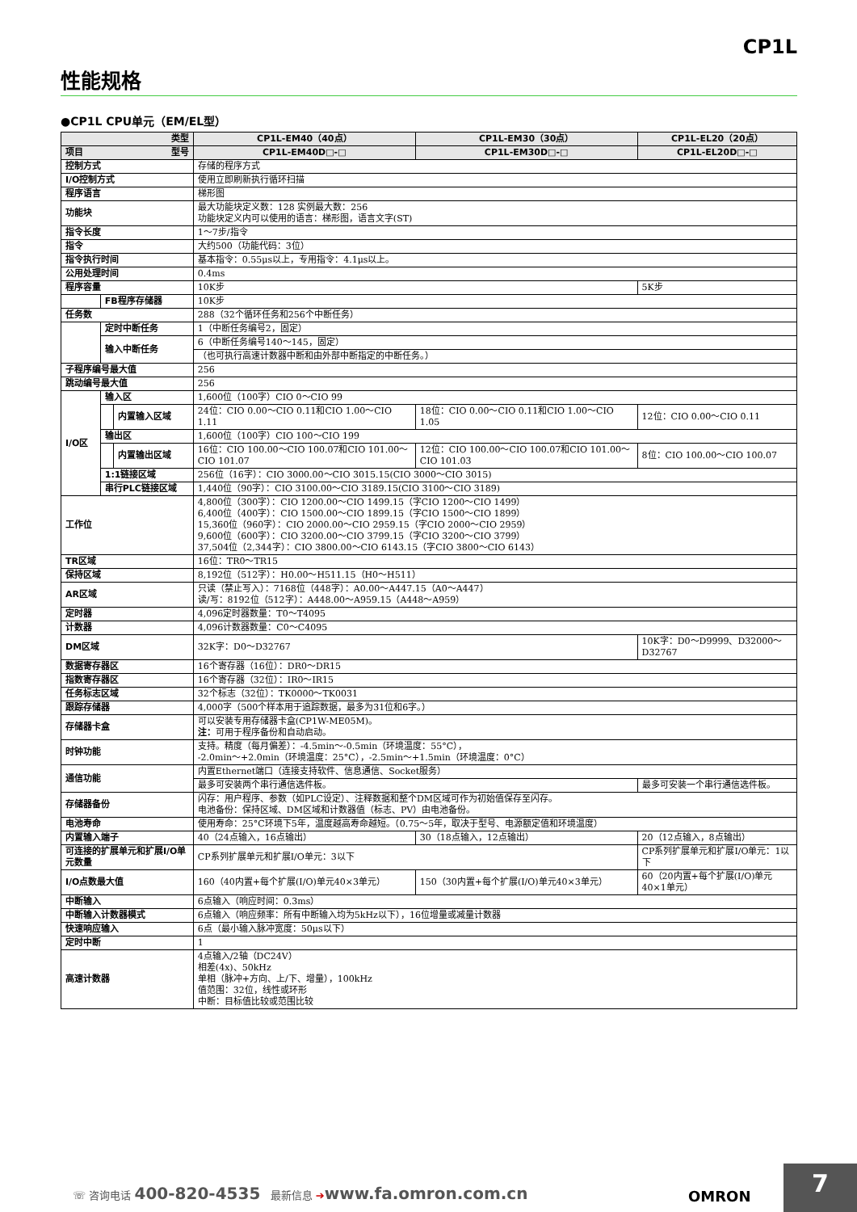CP1L
性能规格
●CP1L CPU单元（EM/EL型）
| 类型 | | | CP1L-EM40（40点） | CP1L-EM30（30点） | CP1L-EL20（20点） |
| --- | --- | --- | --- | --- | --- |
| 项目 型号 | | | CP1L-EM40D□-□ | CP1L-EM30D□-□ | CP1L-EL20D□-□ |
| 控制方式 | | | 存储的程序方式 | | |
| I/O控制方式 | | | 使用立即刷新执行循环扫描 | | |
| 程序语言 | | | 梯形图 | | |
| 功能块 | | | 最大功能块定义数：128 实例最大数：256 功能块定义内可以使用的语言：梯形图，语言文字(ST) | | |
| 指令长度 | | | 1～7步/指令 | | |
| 指令 | | | 大约500（功能代码：3位） | | |
| 指令执行时间 | | | 基本指令：0.55μs以上，专用指令：4.1μs以上。 | | |
| 公用处理时间 | | | 0.4ms | | |
| 程序容量 | | | 10K步 | | 5K步 |
| | FB程序存储器 | | 10K步 | | |
| 任务数 | | | 288（32个循环任务和256个中断任务） | | |
| | 定时中断任务 | | 1（中断任务编号2，固定） | | |
| | 输入中断任务 | | 6（中断任务编号140～145，固定） | | |
| | | | （也可执行高速计数器中断和由外部中断指定的中断任务。） | | |
| 子程序编号最大值 | | | 256 | | |
| 跳动编号最大值 | | | 256 | | |
| I/O区 | 输入区 | | 1,600位（100字）CIO 0～CIO 99 | | |
| | | 内置输入区域 | 24位：CIO 0.00～CIO 0.11和CIO 1.00～CIO 1.11 | 18位：CIO 0.00～CIO 0.11和CIO 1.00～CIO 1.05 | 12位：CIO 0.00～CIO 0.11 |
| | 输出区 | | 1,600位（100字）CIO 100～CIO 199 | | |
| | | 内置输出区域 | 16位：CIO 100.00～CIO 100.07和CIO 101.00～CIO 101.07 | 12位：CIO 100.00～CIO 100.07和CIO 101.00～CIO 101.03 | 8位：CIO 100.00～CIO 100.07 |
| | 1:1链接区域 | | 256位（16字）：CIO 3000.00～CIO 3015.15(CIO 3000～CIO 3015) | | |
| | 串行PLC链接区域 | | 1,440位（90字）：CIO 3100.00～CIO 3189.15(CIO 3100～CIO 3189) | | |
| 工作位 | | | 4,800位（300字）：CIO 1200.00～CIO 1499.15（字CIO 1200～CIO 1499） 6,400位（400字）：CIO 1500.00～CIO 1899.15（字CIO 1500～CIO 1899） 15,360位（960字）：CIO 2000.00～CIO 2959.15（字CIO 2000～CIO 2959） 9,600位（600字）：CIO 3200.00～CIO 3799.15（字CIO 3200～CIO 3799） 37,504位（2,344字）：CIO 3800.00～CIO 6143.15（字CIO 3800～CIO 6143） | | |
| TR区域 | | | 16位：TR0～TR15 | | |
| 保持区域 | | | 8,192位（512字）：H0.00～H511.15（H0～H511） | | |
| AR区域 | | | 只读（禁止写入）：7168位（448字）：A0.00～A447.15（A0～A447） 读/写：8192位（512字）：A448.00～A959.15（A448～A959） | | |
| 定时器 | | | 4,096定时器数量：T0～T4095 | | |
| 计数器 | | | 4,096计数器数量：C0～C4095 | | |
| DM区域 | | | 32K字：D0～D32767 | | 10K字：D0～D9999、D32000～D32767 |
| 数据寄存器区 | | | 16个寄存器（16位）：DR0～DR15 | | |
| 指数寄存器区 | | | 16个寄存器（32位）：IR0～IR15 | | |
| 任务标志区域 | | | 32个标志（32位）：TK0000～TK0031 | | |
| 跟踪存储器 | | | 4,000字（500个样本用于追踪数据，最多为31位和6字。） | | |
| 存储器卡盒 | | | 可以安装专用存储器卡盒(CP1W-ME05M)。 注： 可用于程序备份和自动启动。 | | |
| 时钟功能 | | | 支持。精度（每月偏差）：-4.5min～-0.5min（环境温度：55°C）， -2.0min～+2.0min（环境温度：25°C），-2.5min～+1.5min（环境温度：0°C） | | |
| 通信功能 | | | 内置Ethernet端口（连接支持软件、信息通信、Socket服务） | | |
| | | | 最多可安装两个串行通信选件板。 | | 最多可安装一个串行通信选件板。 |
| 存储器备份 | | | 闪存：用户程序、参数（如PLC设定）、注释数据和整个DM区域可作为初始值保存至闪存。 电池备份：保持区域、DM区域和计数器值（标志、PV）由电池备份。 | | |
| 电池寿命 | | | 使用寿命：25°C环境下5年，温度越高寿命越短。（0.75～5年，取决于型号、电源额定值和环境温度） | | |
| 内置输入端子 | | | 40（24点输入，16点输出） | 30（18点输入，12点输出） | 20（12点输入，8点输出） |
| 可连接的扩展单元和扩展I/O单元数量 | | | CP系列扩展单元和扩展I/O单元：3以下 | | CP系列扩展单元和扩展I/O单元：1以下 |
| I/O点数最大值 | | | 160（40内置+每个扩展(I/O)单元40×3单元） | 150（30内置+每个扩展(I/O)单元40×3单元） | 60（20内置+每个扩展(I/O)单元40×1单元） |
| 中断输入 | | | 6点输入（响应时间：0.3ms） | | |
| 中断输入计数器模式 | | | 6点输入（响应频率：所有中断输入均为5kHz以下），16位增量或减量计数器 | | |
| 快速响应输入 | | | 6点（最小输入脉冲宽度：50μs以下） | | |
| 定时中断 | | | 1 | | |
| 高速计数器 | | | 4点输入/2轴（DC24V） 相差(4x)、50kHz 单相（脉冲+方向、上/下、增量），100kHz 值范围：32位，线性或环形 中断：目标值比较或范围比较 | | |
☏ 咨询电话 400-820-4535 最新信息 ➔www.fa.omron.com.cn
OMRON
7